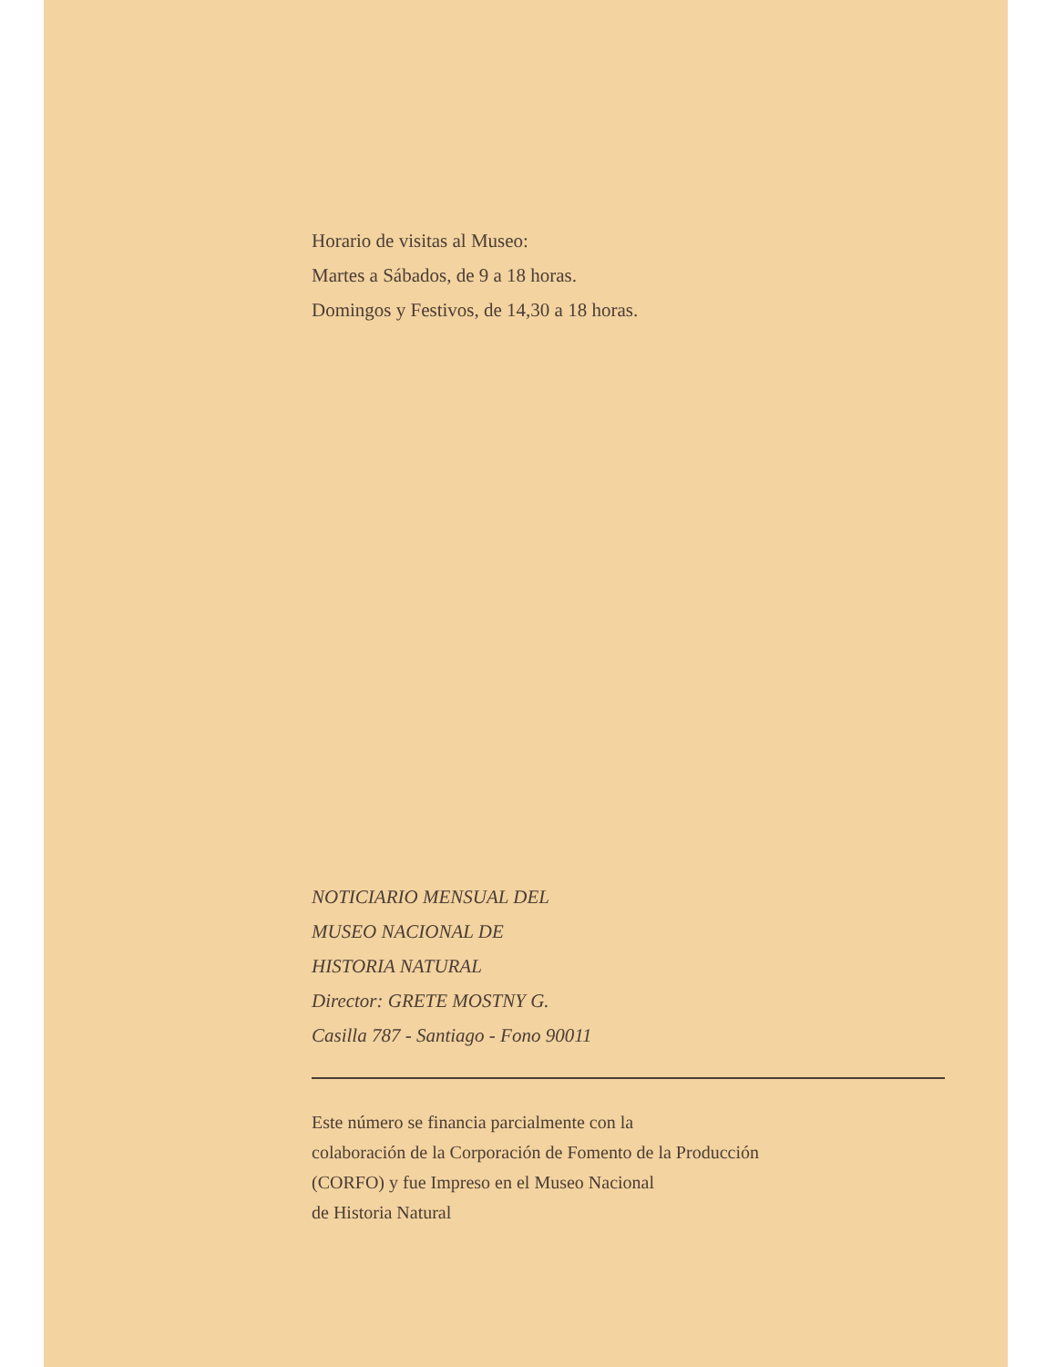Horario de visitas al Museo:
Martes a Sábados, de 9 a 18 horas.
Domingos y Festivos, de 14,30 a 18 horas.
NOTICIARIO MENSUAL DEL
MUSEO NACIONAL DE
HISTORIA NATURAL
Director: GRETE MOSTNY G.
Casilla 787 - Santiago - Fono 90011
Este número se financia parcialmente con la
colaboración de la Corporación de Fomento de la Producción
(CORFO) y fue Impreso en el Museo Nacional
de Historia Natural